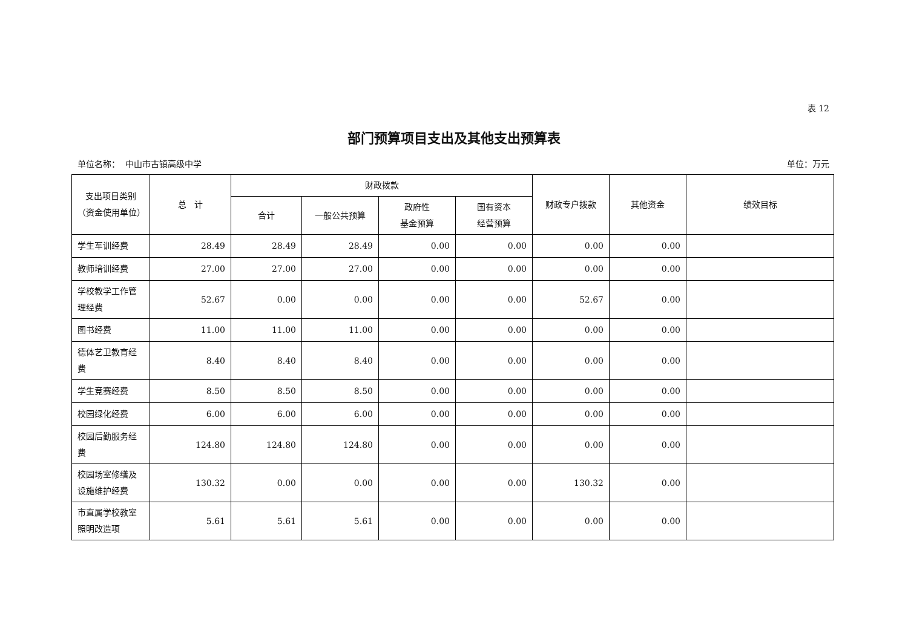表 12
部门预算项目支出及其他支出预算表
单位名称： 中山市古镇高级中学 单位：万元
| 支出项目类别（资金使用单位） | 总 计 | 财政拨款 | | | | 财政专户拨款 | 其他资金 | 绩效目标 |
| --- | --- | --- | --- | --- | --- | --- | --- | --- |
| | | 合计 | 一般公共预算 | 政府性 基金预算 | 国有资本 经营预算 | | | |
| 学生军训经费 | 28.49 | 28.49 | 28.49 | 0.00 | 0.00 | 0.00 | 0.00 | |
| 教师培训经费 | 27.00 | 27.00 | 27.00 | 0.00 | 0.00 | 0.00 | 0.00 | |
| 学校教学工作管理经费 | 52.67 | 0.00 | 0.00 | 0.00 | 0.00 | 52.67 | 0.00 | |
| 图书经费 | 11.00 | 11.00 | 11.00 | 0.00 | 0.00 | 0.00 | 0.00 | |
| 德体艺卫教育经费 | 8.40 | 8.40 | 8.40 | 0.00 | 0.00 | 0.00 | 0.00 | |
| 学生竞赛经费 | 8.50 | 8.50 | 8.50 | 0.00 | 0.00 | 0.00 | 0.00 | |
| 校园绿化经费 | 6.00 | 6.00 | 6.00 | 0.00 | 0.00 | 0.00 | 0.00 | |
| 校园后勤服务经费 | 124.80 | 124.80 | 124.80 | 0.00 | 0.00 | 0.00 | 0.00 | |
| 校园场室修缮及设施维护经费 | 130.32 | 0.00 | 0.00 | 0.00 | 0.00 | 130.32 | 0.00 | |
| 市直属学校教室照明改造项 | 5.61 | 5.61 | 5.61 | 0.00 | 0.00 | 0.00 | 0.00 | |